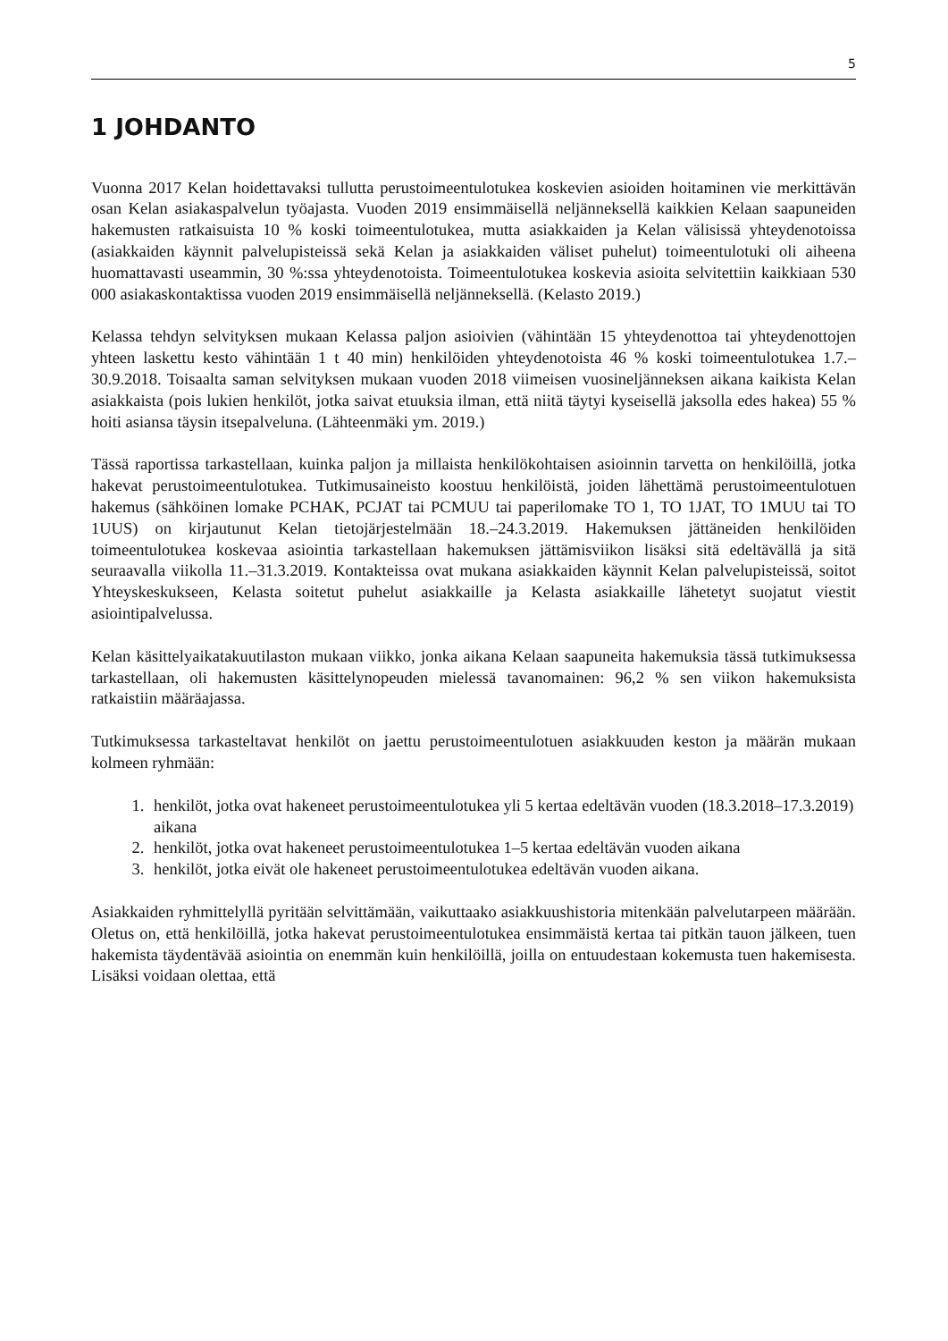5
1 JOHDANTO
Vuonna 2017 Kelan hoidettavaksi tullutta perustoimeentulotukea koskevien asioiden hoitaminen vie merkittävän osan Kelan asiakaspalvelun työajasta. Vuoden 2019 ensimmäisellä neljänneksellä kaikkien Kelaan saapuneiden hakemusten ratkaisuista 10 % koski toimeentulotukea, mutta asiakkaiden ja Kelan välisissä yhteydenotoissa (asiakkaiden käynnit palvelupisteissä sekä Kelan ja asiakkaiden väliset puhelut) toimeentulotuki oli aiheena huomattavasti useammin, 30 %:ssa yhteydenotoista. Toimeentulotukea koskevia asioita selvitettiin kaikkiaan 530 000 asiakaskontaktissa vuoden 2019 ensimmäisellä neljänneksellä. (Kelasto 2019.)
Kelassa tehdyn selvityksen mukaan Kelassa paljon asioivien (vähintään 15 yhteydenottoa tai yhteydenottojen yhteen laskettu kesto vähintään 1 t 40 min) henkilöiden yhteydenotoista 46 % koski toimeentulotukea 1.7.–30.9.2018. Toisaalta saman selvityksen mukaan vuoden 2018 viimeisen vuosineljänneksen aikana kaikista Kelan asiakkaista (pois lukien henkilöt, jotka saivat etuuksia ilman, että niitä täytyi kyseisellä jaksolla edes hakea) 55 % hoiti asiansa täysin itsepalveluna. (Lähteenmäki ym. 2019.)
Tässä raportissa tarkastellaan, kuinka paljon ja millaista henkilökohtaisen asioinnin tarvetta on henkilöillä, jotka hakevat perustoimeentulotukea. Tutkimusaineisto koostuu henkilöistä, joiden lähettämä perustoimeentulotuen hakemus (sähköinen lomake PCHAK, PCJAT tai PCMUU tai paperilomake TO 1, TO 1JAT, TO 1MUU tai TO 1UUS) on kirjautunut Kelan tietojärjestelmään 18.–24.3.2019. Hakemuksen jättäneiden henkilöiden toimeentulotukea koskevaa asiointia tarkastellaan hakemuksen jättämisviikon lisäksi sitä edeltävällä ja sitä seuraavalla viikolla 11.–31.3.2019. Kontakteissa ovat mukana asiakkaiden käynnit Kelan palvelupisteissä, soitot Yhteyskeskukseen, Kelasta soitetut puhelut asiakkaille ja Kelasta asiakkaille lähetetyt suojatut viestit asiointipalvelussa.
Kelan käsittelyaikatakuutilaston mukaan viikko, jonka aikana Kelaan saapuneita hakemuksia tässä tutkimuksessa tarkastellaan, oli hakemusten käsittelynopeuden mielessä tavanomainen: 96,2 % sen viikon hakemuksista ratkaistiin määräajassa.
Tutkimuksessa tarkasteltavat henkilöt on jaettu perustoimeentulotuen asiakkuuden keston ja määrän mukaan kolmeen ryhmään:
1. henkilöt, jotka ovat hakeneet perustoimeentulotukea yli 5 kertaa edeltävän vuoden (18.3.2018–17.3.2019) aikana
2. henkilöt, jotka ovat hakeneet perustoimeentulotukea 1–5 kertaa edeltävän vuoden aikana
3. henkilöt, jotka eivät ole hakeneet perustoimeentulotukea edeltävän vuoden aikana.
Asiakkaiden ryhmittelyllä pyritään selvittämään, vaikuttaako asiakkuushistoria mitenkään palvelutarpeen määrään. Oletus on, että henkilöillä, jotka hakevat perustoimeentulotukea ensimmäistä kertaa tai pitkän tauon jälkeen, tuen hakemista täydentävää asiointia on enemmän kuin henkilöillä, joilla on entuudestaan kokemusta tuen hakemisesta. Lisäksi voidaan olettaa, että